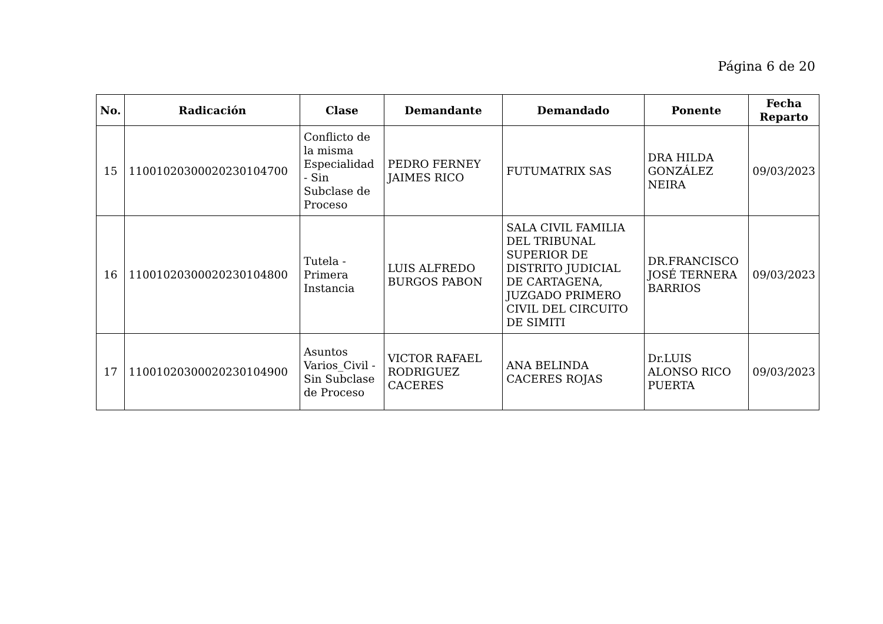Página 6 de 20
| No. | Radicación | Clase | Demandante | Demandado | Ponente | Fecha Reparto |
| --- | --- | --- | --- | --- | --- | --- |
| 15 | 11001020300020230104700 | Conflicto de la misma Especialidad - Sin Subclase de Proceso | PEDRO FERNEY JAIMES RICO | FUTUMATRIX SAS | DRA HILDA GONZÁLEZ NEIRA | 09/03/2023 |
| 16 | 11001020300020230104800 | Tutela - Primera Instancia | LUIS ALFREDO BURGOS PABON | SALA CIVIL FAMILIA DEL TRIBUNAL SUPERIOR DE DISTRITO JUDICIAL DE CARTAGENA, JUZGADO PRIMERO CIVIL DEL CIRCUITO DE SIMITI | DR.FRANCISCO JOSÉ TERNERA BARRIOS | 09/03/2023 |
| 17 | 11001020300020230104900 | Asuntos Varios_Civil - Sin Subclase de Proceso | VICTOR RAFAEL RODRIGUEZ CACERES | ANA BELINDA CACERES ROJAS | Dr.LUIS ALONSO RICO PUERTA | 09/03/2023 |